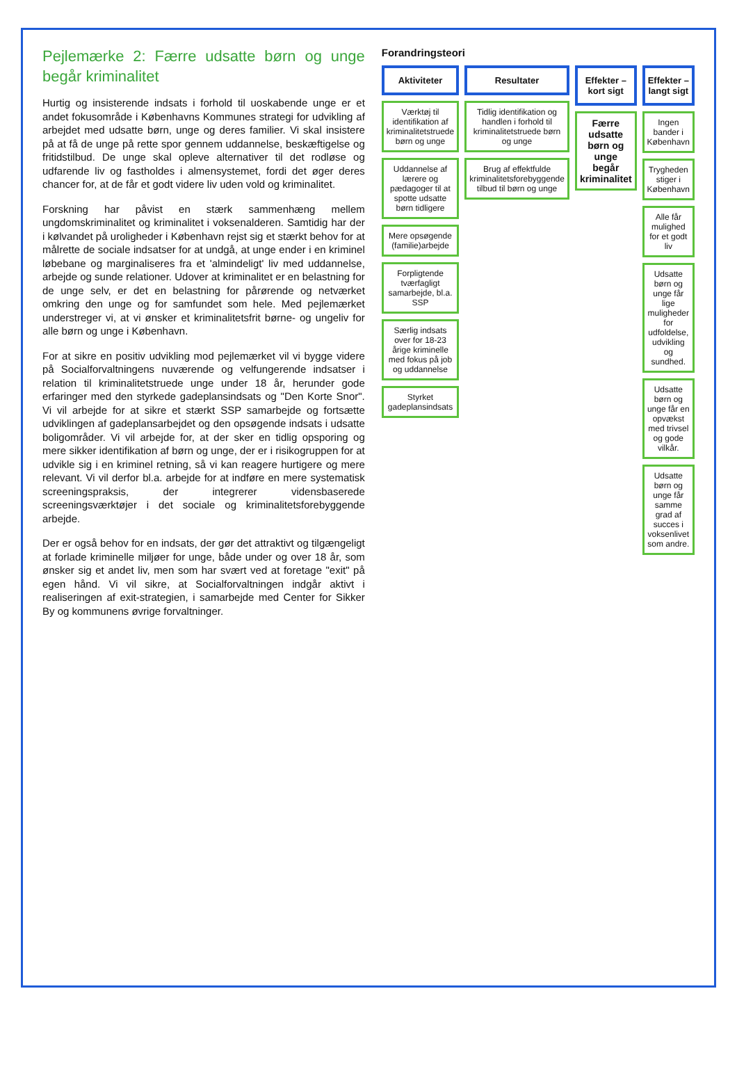Pejlemærke 2: Færre udsatte børn og unge begår kriminalitet
Hurtig og insisterende indsats i forhold til uoskabende unge er et andet fokusområde i Københavns Kommunes strategi for udvikling af arbejdet med udsatte børn, unge og deres familier. Vi skal insistere på at få de unge på rette spor gennem uddannelse, beskæftigelse og fritidstilbud. De unge skal opleve alternativer til det rodløse og udfarende liv og fastholdes i almensystemet, fordi det øger deres chancer for, at de får et godt videre liv uden vold og kriminalitet.
Forskning har påvist en stærk sammenhæng mellem ungdomskriminalitet og kriminalitet i voksenalderen. Samtidig har der i kølvandet på uroligheder i København rejst sig et stærkt behov for at målrette de sociale indsatser for at undgå, at unge ender i en kriminel løbebane og marginaliseres fra et 'almindeligt' liv med uddannelse, arbejde og sunde relationer. Udover at kriminalitet er en belastning for de unge selv, er det en belastning for pårørende og netværket omkring den unge og for samfundet som hele. Med pejlemærket understreger vi, at vi ønsker et kriminalitetsfrit børne- og ungeliv for alle børn og unge i København.
For at sikre en positiv udvikling mod pejlemærket vil vi bygge videre på Socialforvaltningens nuværende og velfungerende indsatser i relation til kriminalitetstruede unge under 18 år, herunder gode erfaringer med den styrkede gadeplansindsats og "Den Korte Snor". Vi vil arbejde for at sikre et stærkt SSP samarbejde og fortsætte udviklingen af gadeplansarbejdet og den opsøgende indsats i udsatte boligområder. Vi vil arbejde for, at der sker en tidlig opsporing og mere sikker identifikation af børn og unge, der er i risikogruppen for at udvikle sig i en kriminel retning, så vi kan reagere hurtigere og mere relevant. Vi vil derfor bl.a. arbejde for at indføre en mere systematisk screeningspraksis, der integrerer vidensbaserede screeningsværktøjer i det sociale og kriminalitetsforebyggende arbejde.
Der er også behov for en indsats, der gør det attraktivt og tilgængeligt at forlade kriminelle miljøer for unge, både under og over 18 år, som ønsker sig et andet liv, men som har svært ved at foretage "exit" på egen hånd. Vi vil sikre, at Socialforvaltningen indgår aktivt i realiseringen af exit-strategien, i samarbejde med Center for Sikker By og kommunens øvrige forvaltninger.
Forandringsteori
Aktiviteter
Værktøj til identifikation af kriminalitetstruede børn og unge
Uddannelse af lærere og pædagoger til at spotte udsatte børn tidligere
Mere opsøgende (familie)arbejde
Forpligtende tværfagligt samarbejde, bl.a. SSP
Særlig indsats over for 18-23 årige kriminelle med fokus på job og uddannelse
Styrket gadeplansindsats
Resultater
Tidlig identifikation og handlen i forhold til kriminalitetstruede børn og unge
Brug af effektfulde kriminalitetsforebyggende tilbud til børn og unge
Effekter – kort sigt
Færre udsatte børn og unge begår kriminalitet
Effekter – langt sigt
Ingen bander i København
Trygheden stiger i København
Alle får mulighed for et godt liv
Udsatte børn og unge får lige muligheder for udfoldelse, udvikling og sundhed.
Udsatte børn og unge får en opvækst med trivsel og gode vilkår.
Udsatte børn og unge får samme grad af succes i voksenlivet som andre.